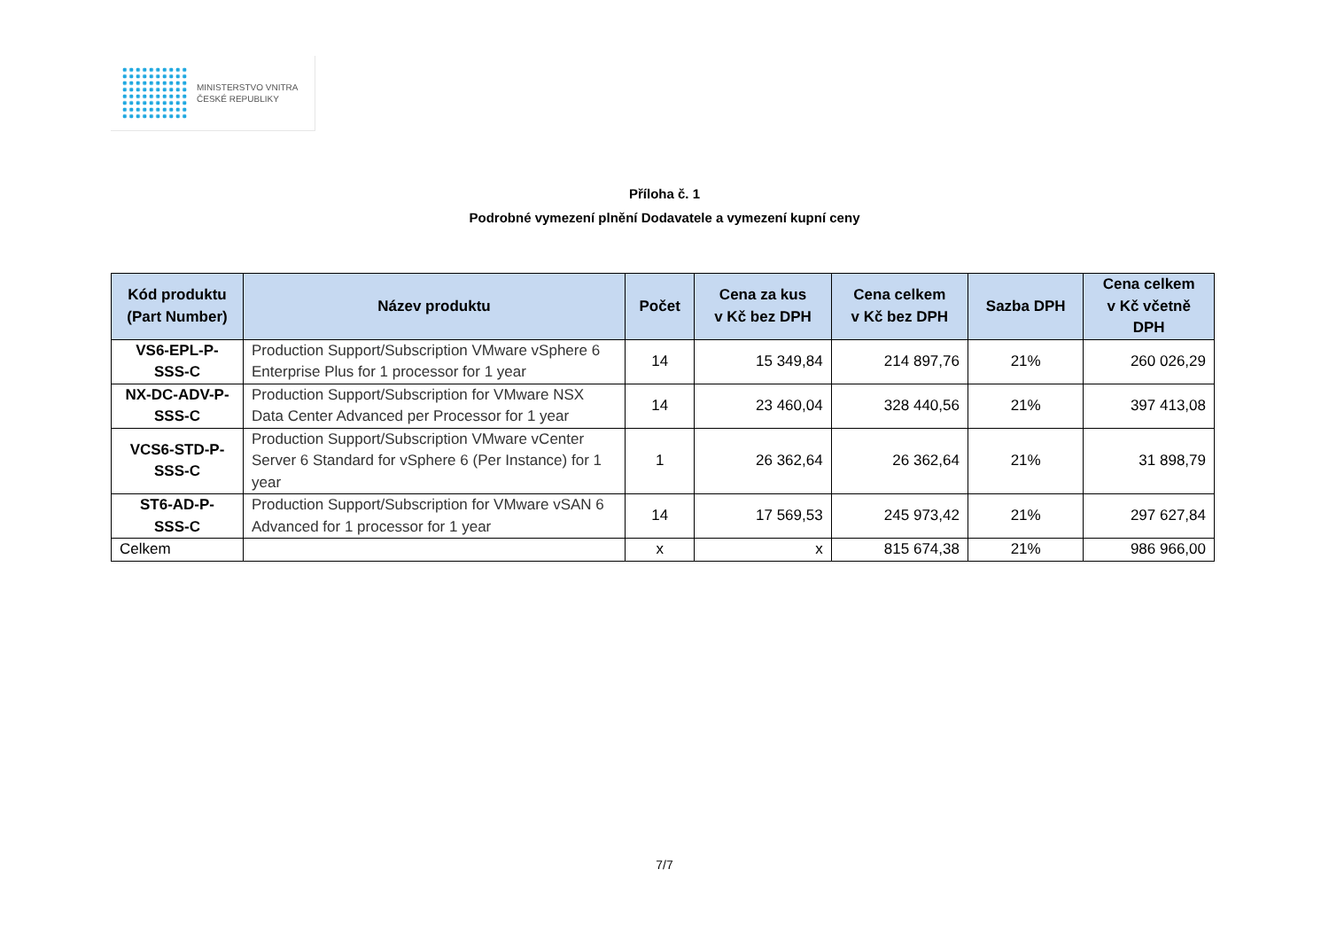MINISTERSTVO VNITRA
ČESKÉ REPUBLIKY
Příloha č. 1
Podrobné vymezení plnění Dodavatele a vymezení kupní ceny
| Kód produktu (Part Number) | Název produktu | Počet | Cena za kus v Kč bez DPH | Cena celkem v Kč bez DPH | Sazba DPH | Cena celkem v Kč včetně DPH |
| --- | --- | --- | --- | --- | --- | --- |
| VS6-EPL-P- SSS-C | Production Support/Subscription VMware vSphere 6 Enterprise Plus for 1 processor for 1 year | 14 | 15 349,84 | 214 897,76 | 21% | 260 026,29 |
| NX-DC-ADV-P- SSS-C | Production Support/Subscription for VMware NSX Data Center Advanced per Processor for 1 year | 14 | 23 460,04 | 328 440,56 | 21% | 397 413,08 |
| VCS6-STD-P- SSS-C | Production Support/Subscription VMware vCenter Server 6 Standard for vSphere 6 (Per Instance) for 1 year | 1 | 26 362,64 | 26 362,64 | 21% | 31 898,79 |
| ST6-AD-P- SSS-C | Production Support/Subscription for VMware vSAN 6 Advanced for 1 processor for 1 year | 14 | 17 569,53 | 245 973,42 | 21% | 297 627,84 |
| Celkem | | x | x | 815 674,38 | 21% | 986 966,00 |
7/7